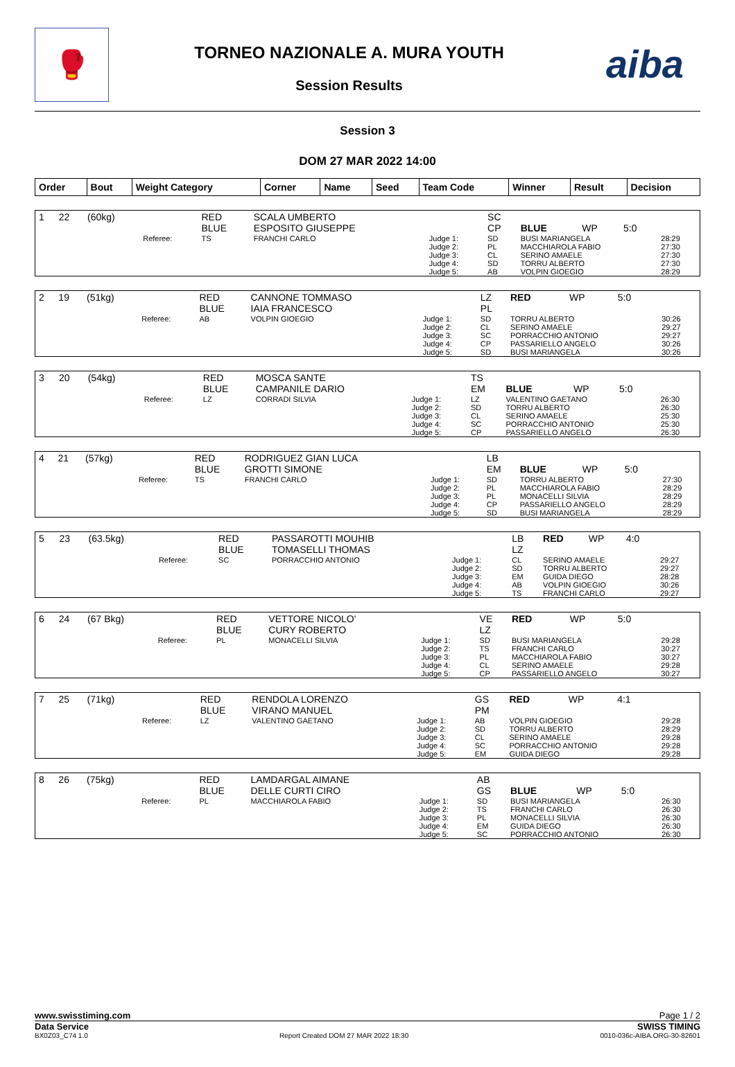🥊
TORNEO NAZIONALE A. MURA YOUTH
Session Results
aiba
Session 3
DOM 27 MAR 2022 14:00
| Order | Bout | Weight Category | Corner | Name | Seed | Team Code | Winner | Result | Decision |
| --- | --- | --- | --- | --- | --- | --- | --- | --- | --- |
| 1 | 22 | (60kg) | | RED BLUE | SCALA UMBERTO ESPOSITO GIUSEPPE | | SC CP | BLUE | WP | 5:0 | |
| | | | Referee: | TS | FRANCHI CARLO | Judge 1: Judge 2: Judge 3: Judge 4: Judge 5: | SD PL CL SD AB | BUSI MARIANGELA MACCHIAROLA FABIO SERINO AMAELE TORRU ALBERTO VOLPIN GIOEGIO | | | 28:29 27:30 27:30 27:30 28:29 |
| 2 | 19 | (51kg) | | RED BLUE | CANNONE TOMMASO IAIA FRANCESCO | | LZ PL | RED | WP | 5:0 | |
| | | | Referee: | AB | VOLPIN GIOEGIO | Judge 1: Judge 2: Judge 3: Judge 4: Judge 5: | SD CL SC CP SD | TORRU ALBERTO SERINO AMAELE PORRACCHIO ANTONIO PASSARIELLO ANGELO BUSI MARIANGELA | | | 30:26 29:27 29:27 30:26 30:26 |
| 3 | 20 | (54kg) | | RED BLUE | MOSCA SANTE CAMPANILE DARIO | | TS EM | BLUE | WP | 5:0 | |
| | | | Referee: | LZ | CORRADI SILVIA | Judge 1: Judge 2: Judge 3: Judge 4: Judge 5: | LZ SD CL SC CP | VALENTINO GAETANO TORRU ALBERTO SERINO AMAELE PORRACCHIO ANTONIO PASSARIELLO ANGELO | | | 26:30 26:30 25:30 25:30 26:30 |
| 4 | 21 | (57kg) | | RED BLUE | RODRIGUEZ GIAN LUCA GROTTI SIMONE | | LB EM | BLUE | WP | 5:0 | |
| | | | Referee: | TS | FRANCHI CARLO | Judge 1: Judge 2: Judge 3: Judge 4: Judge 5: | SD PL PL CP SD | TORRU ALBERTO MACCHIAROLA FABIO MONACELLI SILVIA PASSARIELLO ANGELO BUSI MARIANGELA | | | 27:30 28:29 28:29 28:29 28:29 |
| 5 | 23 | (63.5kg) | | RED BLUE | PASSAROTTI MOUHIB TOMASELLI THOMAS | | LB LZ | RED | WP | 4:0 | |
| | | | Referee: | SC | PORRACCHIO ANTONIO | Judge 1: Judge 2: Judge 3: Judge 4: Judge 5: | CL SD EM AB TS | SERINO AMAELE TORRU ALBERTO GUIDA DIEGO VOLPIN GIOEGIO FRANCHI CARLO | | | 29:27 29:27 28:28 30:26 29:27 |
| 6 | 24 | (67 Bkg) | | RED BLUE | VETTORE NICOLO' CURY ROBERTO | | VE LZ | RED | WP | 5:0 | |
| | | | Referee: | PL | MONACELLI SILVIA | Judge 1: Judge 2: Judge 3: Judge 4: Judge 5: | SD TS PL CL CP | BUSI MARIANGELA FRANCHI CARLO MACCHIAROLA FABIO SERINO AMAELE PASSARIELLO ANGELO | | | 29:28 30:27 30:27 29:28 30:27 |
| 7 | 25 | (71kg) | | RED BLUE | RENDOLA LORENZO VIRANO MANUEL | | GS PM | RED | WP | 4:1 | |
| | | | Referee: | LZ | VALENTINO GAETANO | Judge 1: Judge 2: Judge 3: Judge 4: Judge 5: | AB SD CL SC EM | VOLPIN GIOEGIO TORRU ALBERTO SERINO AMAELE PORRACCHIO ANTONIO GUIDA DIEGO | | | 29:28 28:29 29:28 29:28 29:28 |
| 8 | 26 | (75kg) | | RED BLUE | LAMDARGAL AIMANE DELLE CURTI CIRO | | AB GS | BLUE | WP | 5:0 | |
| | | | Referee: | PL | MACCHIAROLA FABIO | Judge 1: Judge 2: Judge 3: Judge 4: Judge 5: | SD TS PL EM SC | BUSI MARIANGELA FRANCHI CARLO MONACELLI SILVIA GUIDA DIEGO PORRACCHIO ANTONIO | | | 26:30 26:30 26:30 26:30 26:30 |
www.swisstiming.com Page 1 / 2
Data Service SWISS TIMING
BX0Z03_C74 1.0 Report Created DOM 27 MAR 2022 18:30 0010-036c-AIBA.ORG-30-82601